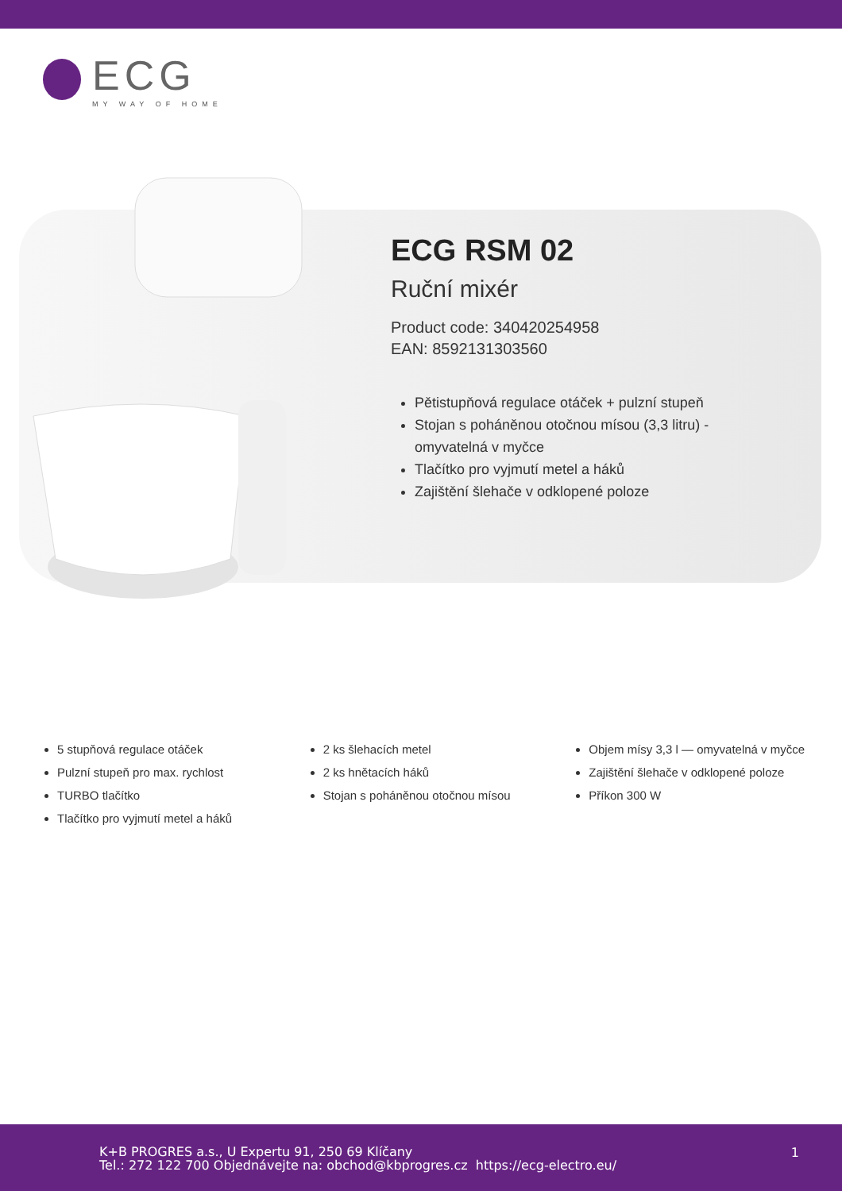ECG
MY WAY OF HOME
ECG RSM 02
Ruční mixér
Product code: 340420254958
EAN: 8592131303560
Pětistupňová regulace otáček + pulzní stupeň
Stojan s poháněnou otočnou mísou (3,3 litru) - omyvatelná v myčce
Tlačítko pro vyjmutí metel a háků
Zajištění šlehače v odklopené poloze
5 stupňová regulace otáček
Pulzní stupeň pro max. rychlost
TURBO tlačítko
Tlačítko pro vyjmutí metel a háků
2 ks šlehacích metel
2 ks hnětacích háků
Stojan s poháněnou otočnou mísou
Objem mísy 3,3 l — omyvatelná v myčce
Zajištění šlehače v odklopené poloze
Příkon 300 W
K+B PROGRES a.s., U Expertu 91, 250 69 Klíčany
Tel.: 272 122 700 Objednávejte na: obchod@kbprogres.cz https://ecg-electro.eu/
1